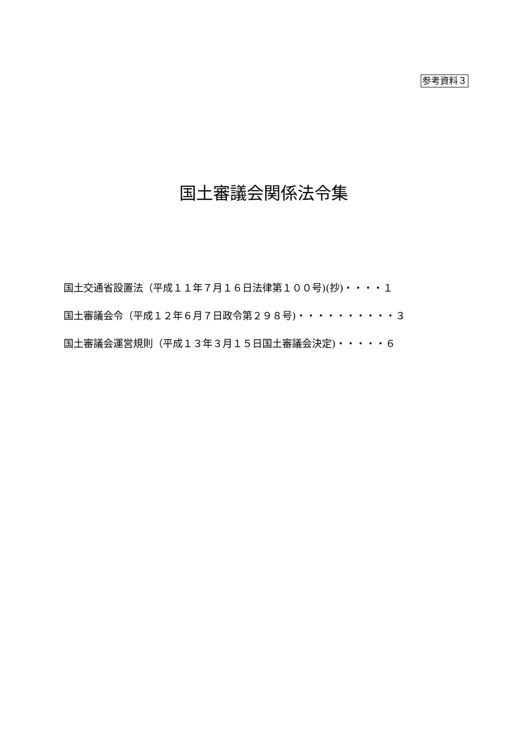参考資料３
国土審議会関係法令集
国土交通省設置法（平成１１年７月１６日法律第１００号)(抄)・・・・１
国土審議会令（平成１２年６月７日政令第２９８号)・・・・・・・・・・３
国土審議会運営規則（平成１３年３月１５日国土審議会決定)・・・・・６